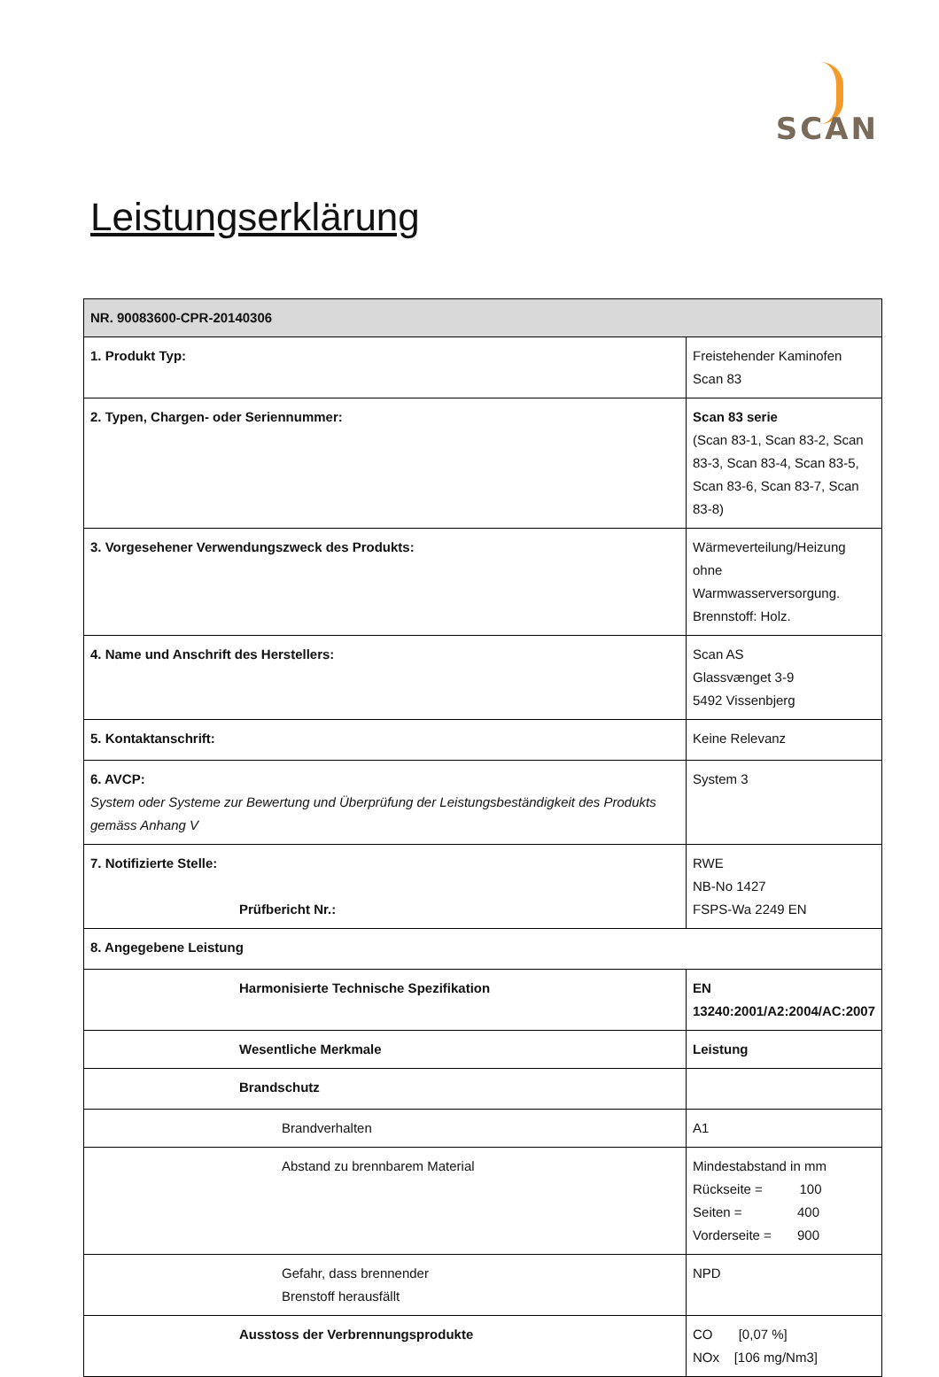SCAN
Leistungserklärung
| NR. 90083600-CPR-20140306 | |
| --- | --- |
| 1. Produkt Typ: | Freistehender Kaminofen Scan 83 |
| 2. Typen, Chargen- oder Seriennummer: | Scan 83 serie (Scan 83-1, Scan 83-2, Scan 83-3, Scan 83-4, Scan 83-5, Scan 83-6, Scan 83-7, Scan 83-8) |
| 3. Vorgesehener Verwendungszweck des Produkts: | Wärmeverteilung/Heizung ohne Warmwasserversorgung. Brennstoff: Holz. |
| 4. Name und Anschrift des Herstellers: | Scan AS Glassvænget 3-9 5492 Vissenbjerg |
| 5. Kontaktanschrift: | Keine Relevanz |
| 6. AVCP: System oder Systeme zur Bewertung und Überprüfung der Leistungsbeständigkeit des Produkts gemäss Anhang V | System 3 |
| 7. Notifizierte Stelle: Prüfbericht Nr.: | RWE NB-No 1427 FSPS-Wa 2249 EN |
| 8. Angegebene Leistung | |
| Harmonisierte Technische Spezifikation | EN 13240:2001/A2:2004/AC:2007 |
| Wesentliche Merkmale | Leistung |
| Brandschutz | |
| Brandverhalten | A1 |
| Abstand zu brennbarem Material | Mindestabstand in mm Rückseite = 100 Seiten = 400 Vorderseite = 900 |
| Gefahr, dass brennender Brenstoff herausfällt | NPD |
| Ausstoss der Verbrennungsprodukte | CO [0,07 %] NOx [106 mg/Nm3] |